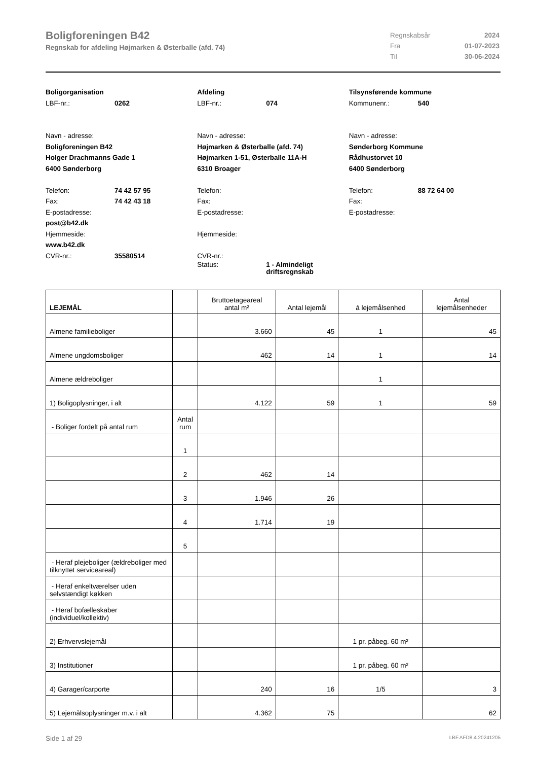Boligforeningen B42
Regnskab for afdeling Højmarken & Østerballe (afd. 74)
| Regnskabsår | 2024 |
| Fra | 01-07-2023 |
| Til | 30-06-2024 |
Boligorganisation
LBF-nr.: 0262
Navn - adresse:
Boligforeningen B42
Holger Drachmanns Gade 1
6400 Sønderborg
Telefon: 74 42 57 95
Fax: 74 42 43 18
E-postadresse:
post@b42.dk
Hjemmeside:
www.b42.dk
CVR-nr.: 35580514
Afdeling
LBF-nr.: 074
Navn - adresse:
Højmarken & Østerballe (afd. 74)
Højmarken 1-51, Østerballe 11A-H
6310 Broager
Telefon:
Fax:
E-postadresse:
Hjemmeside:
CVR-nr.:
Status: 1 - Almindeligt
driftsregnskab
Tilsynsførende kommune
Kommunenr.: 540
Navn - adresse:
Sønderborg Kommune
Rådhustorvet 10
6400 Sønderborg
Telefon: 88 72 64 00
Fax:
E-postadresse:
| LEJEMÅL | | Bruttoetageareal antal m² | Antal lejemål | á lejemålsenhed | Antal lejemålsenheder |
| --- | --- | --- | --- | --- | --- |
| Almene familieboliger | | 3.660 | 45 | 1 | 45 |
| Almene ungdomsboliger | | 462 | 14 | 1 | 14 |
| Almene ældreboliger | | | | 1 | |
| 1) Boligoplysninger, i alt | | 4.122 | 59 | 1 | 59 |
| - Boliger fordelt på antal rum | Antal rum | | | | |
| | 1 | | | | |
| | 2 | 462 | 14 | | |
| | 3 | 1.946 | 26 | | |
| | 4 | 1.714 | 19 | | |
| | 5 | | | | |
| - Heraf plejeboliger (ældreboliger med tilknyttet serviceareal) | | | | | |
| - Heraf enkeltværelser uden selvstændigt køkken | | | | | |
| - Heraf bofælleskaber (individuel/kollektiv) | | | | | |
| 2) Erhvervslejemål | | | | 1 pr. påbeg. 60 m² | |
| 3) Institutioner | | | | 1 pr. påbeg. 60 m² | |
| 4) Garager/carporte | | 240 | 16 | 1/5 | 3 |
| 5) Lejemålsoplysninger m.v. i alt | | 4.362 | 75 | | 62 |
Side 1 af 29 LBF.AFD8.4.20241205